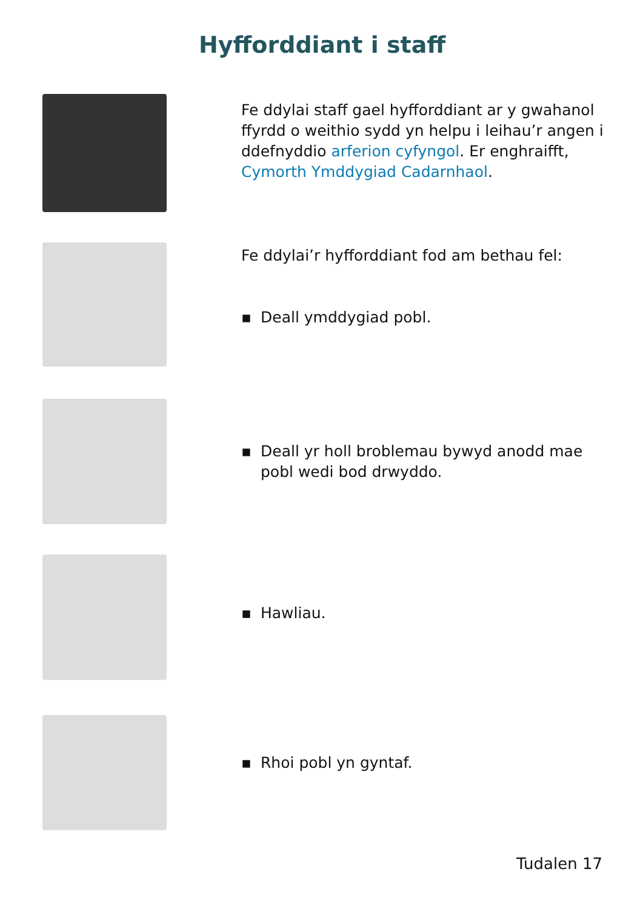Hyfforddiant i staff
Fe ddylai staff gael hyfforddiant ar y gwahanol ffyrdd o weithio sydd yn helpu i leihau’r angen i ddefnyddio arferion cyfyngol. Er enghraifft, Cymorth Ymddygiad Cadarnhaol.
Fe ddylai’r hyfforddiant fod am bethau fel:
▪ Deall ymddygiad pobl.
▪ Deall yr holl broblemau bywyd anodd mae pobl wedi bod drwyddo.
▪ Hawliau.
▪ Rhoi pobl yn gyntaf.
Tudalen 17